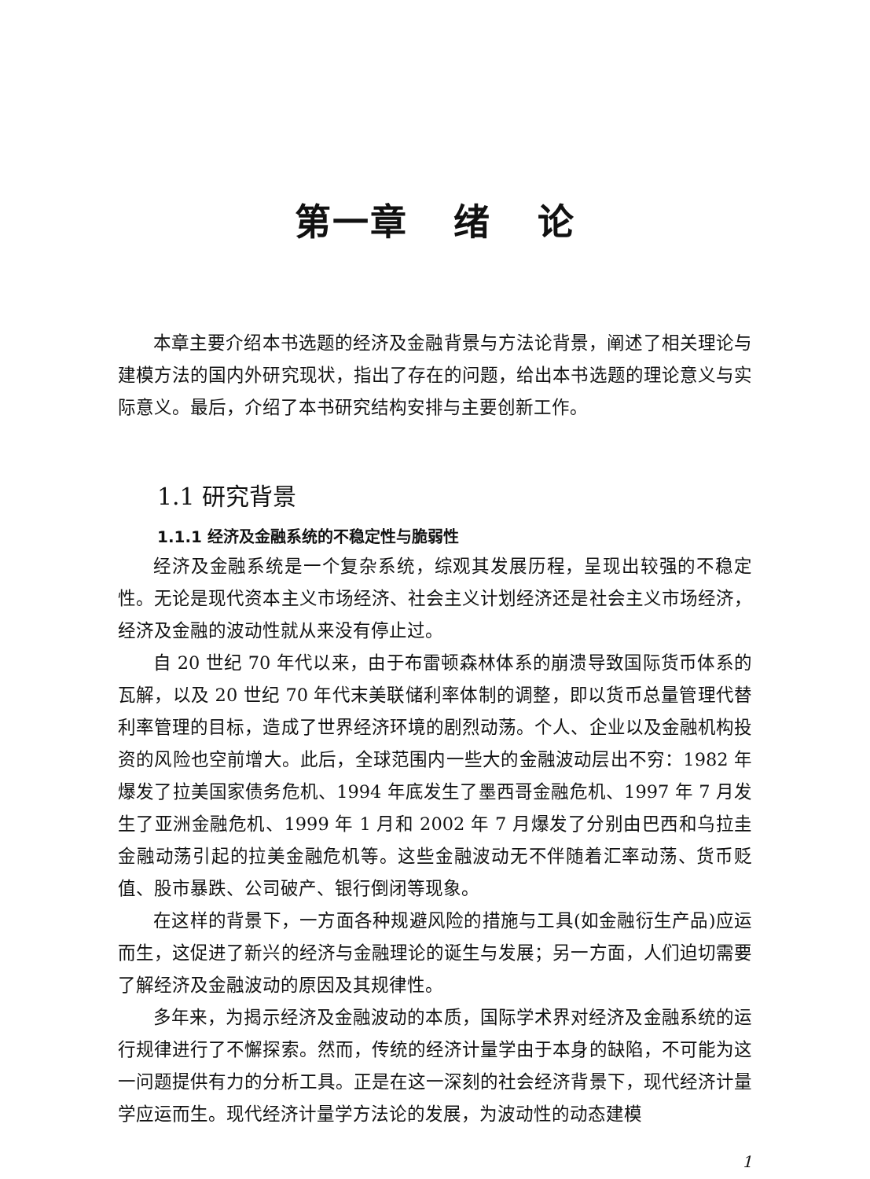第一章 绪 论
本章主要介绍本书选题的经济及金融背景与方法论背景，阐述了相关理论与建模方法的国内外研究现状，指出了存在的问题，给出本书选题的理论意义与实际意义。最后，介绍了本书研究结构安排与主要创新工作。
1.1 研究背景
1.1.1 经济及金融系统的不稳定性与脆弱性
经济及金融系统是一个复杂系统，综观其发展历程，呈现出较强的不稳定性。无论是现代资本主义市场经济、社会主义计划经济还是社会主义市场经济，经济及金融的波动性就从来没有停止过。
自 20 世纪 70 年代以来，由于布雷顿森林体系的崩溃导致国际货币体系的瓦解，以及 20 世纪 70 年代末美联储利率体制的调整，即以货币总量管理代替利率管理的目标，造成了世界经济环境的剧烈动荡。个人、企业以及金融机构投资的风险也空前增大。此后，全球范围内一些大的金融波动层出不穷：1982 年爆发了拉美国家债务危机、1994 年底发生了墨西哥金融危机、1997 年 7 月发生了亚洲金融危机、1999 年 1 月和 2002 年 7 月爆发了分别由巴西和乌拉圭金融动荡引起的拉美金融危机等。这些金融波动无不伴随着汇率动荡、货币贬值、股市暴跌、公司破产、银行倒闭等现象。
在这样的背景下，一方面各种规避风险的措施与工具(如金融衍生产品)应运而生，这促进了新兴的经济与金融理论的诞生与发展；另一方面，人们迫切需要了解经济及金融波动的原因及其规律性。
多年来，为揭示经济及金融波动的本质，国际学术界对经济及金融系统的运行规律进行了不懈探索。然而，传统的经济计量学由于本身的缺陷，不可能为这一问题提供有力的分析工具。正是在这一深刻的社会经济背景下，现代经济计量学应运而生。现代经济计量学方法论的发展，为波动性的动态建模
1